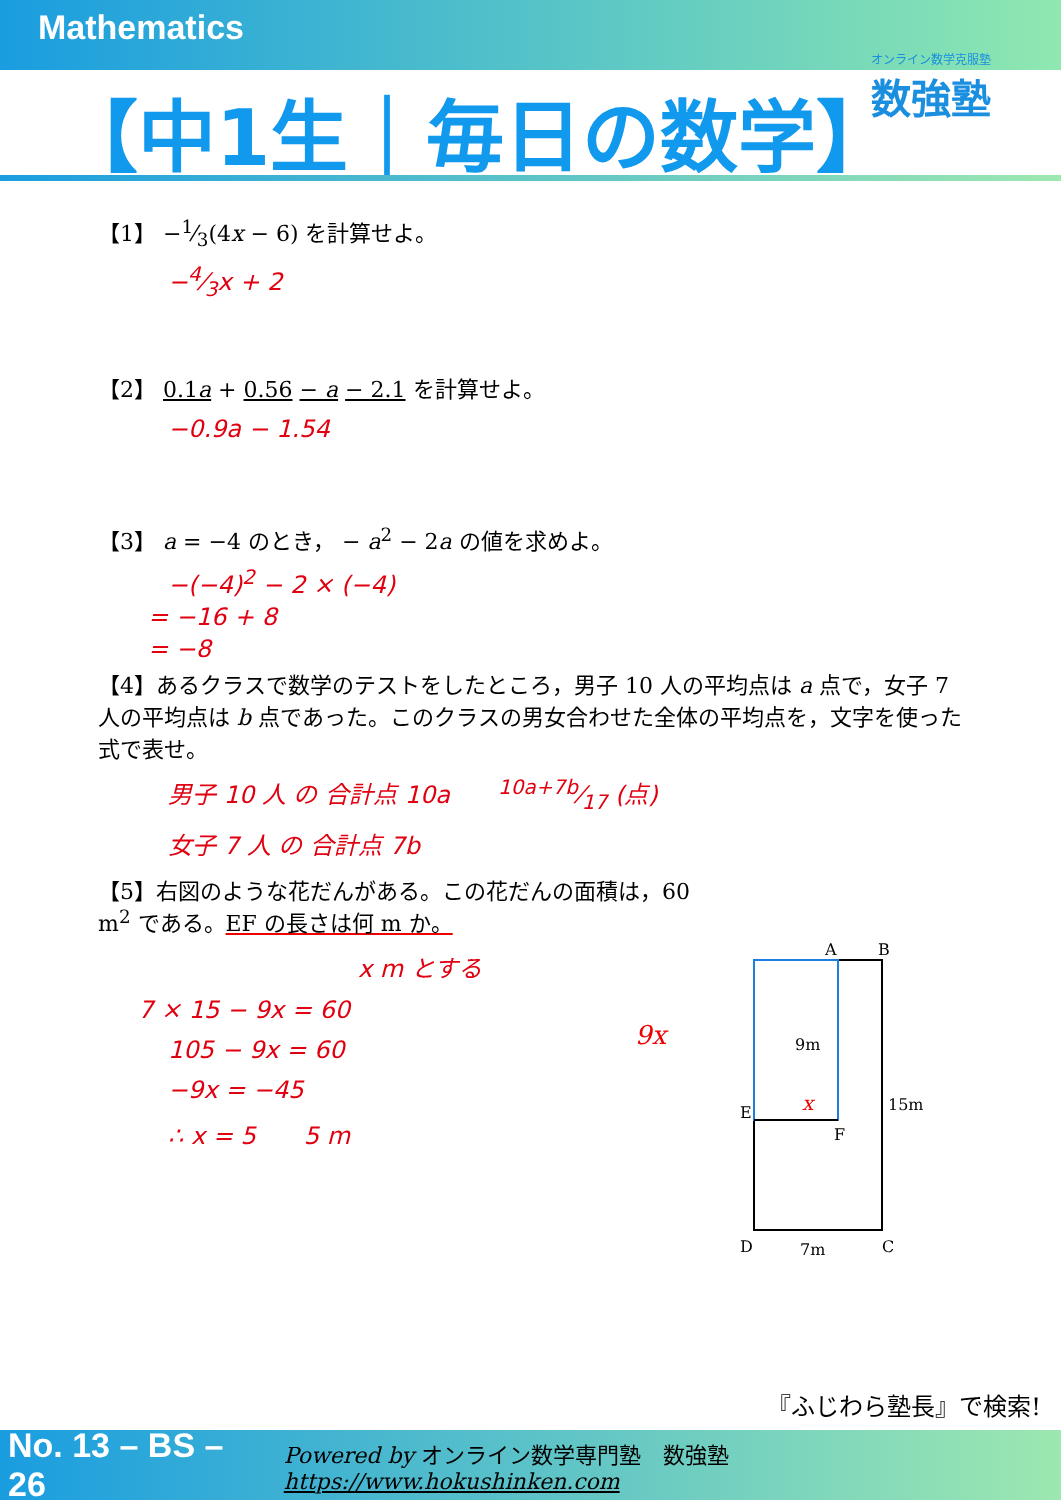Mathematics
【中1生｜毎日の数学】
オンライン数学克服塾
数強塾
【1】 −1⁄3(4x − 6) を計算せよ。
−4⁄3x + 2
【2】 0.1a + 0.56 − a − 2.1 を計算せよ。
−0.9a − 1.54
【3】 a = −4 のとき， − a<sup>2</sup> − 2a の値を求めよ。
−(−4)<sup>2</sup> − 2 × (−4)
= −16 + 8
= −8
【4】あるクラスで数学のテストをしたところ，男子 10 人の平均点は a 点で，女子 7 人の平均点は b 点であった。このクラスの男女合わせた全体の平均点を，文字を使った式で表せ。
男子 10 人 の 合計点 10a　　10a+7b⁄17 (点)
女子 7 人 の 合計点 7b
【5】右図のような花だんがある。この花だんの面積は，60 m<sup>2</sup> である。EF の長さは何 m か。
x m とする
7 × 15 − 9x = 60
105 − 9x = 60
−9x = −45
∴ x = 5　　5 m
A
B
E
F
D
C
9m
15m
7m
x
9x
『ふじわら塾長』で検索!
No. 13 – BS – 26 Powered by オンライン数学専門塾　数強塾 https://www.hokushinken.com